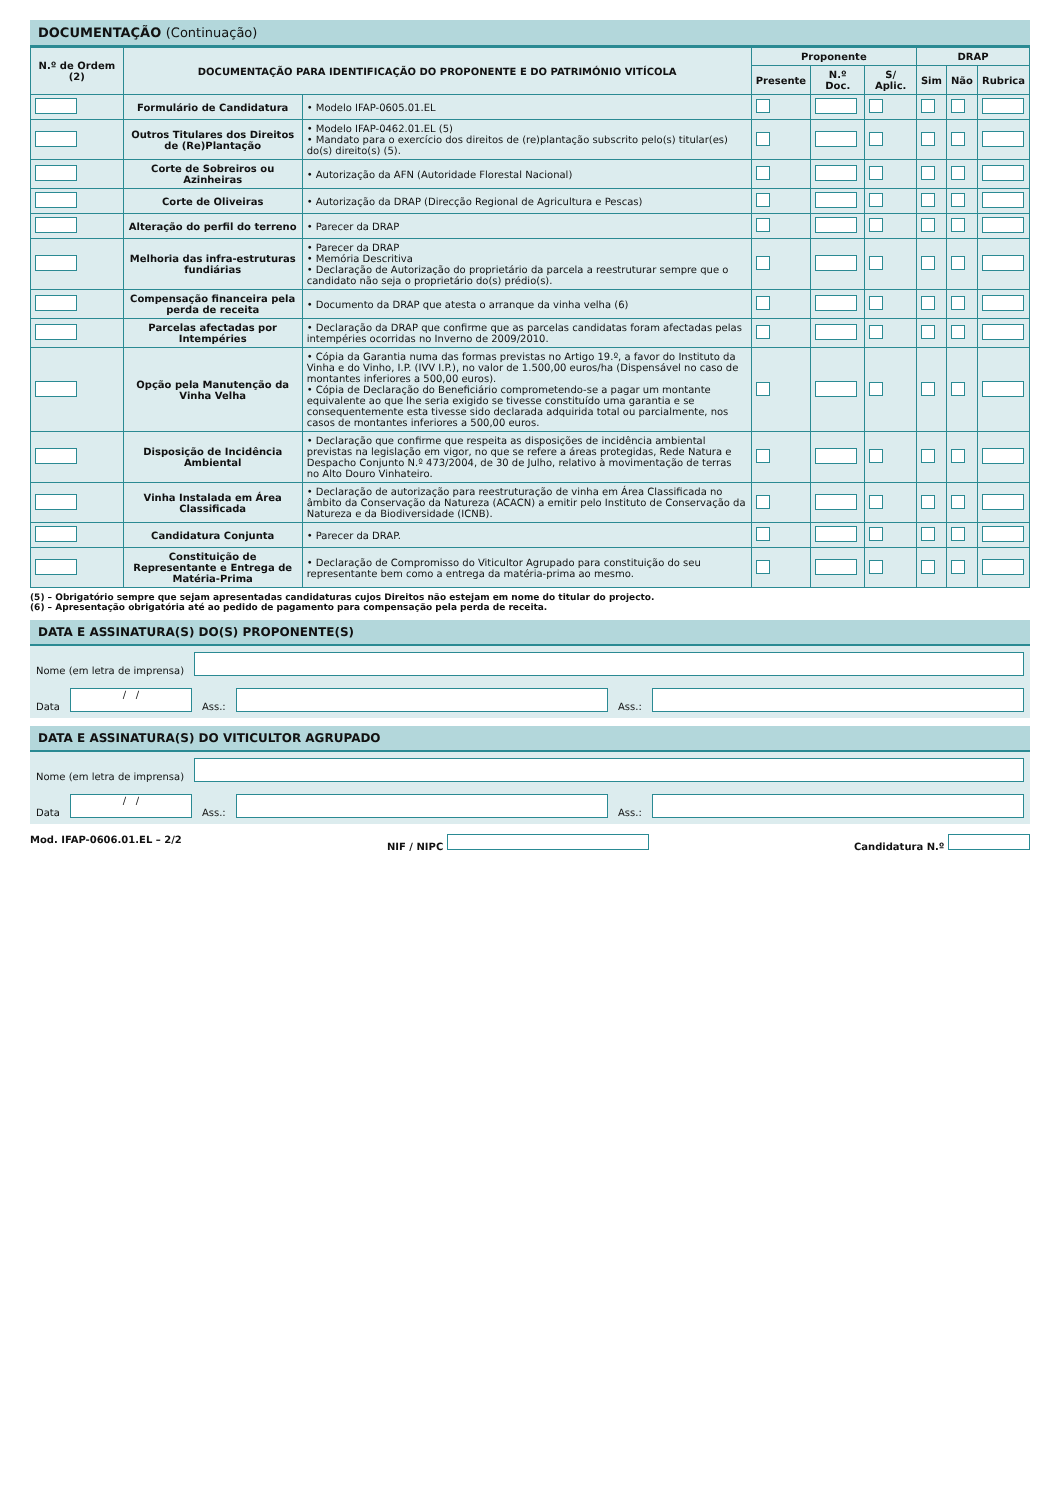DOCUMENTAÇÃO (Continuação)
| N.º de Ordem (2) | DOCUMENTAÇÃO PARA IDENTIFICAÇÃO DO PROPONENTE E DO PATRIMÓNIO VITÍCOLA | | Proponente | | | DRAP | | |
| --- | --- | --- | --- | --- | --- | --- | --- | --- |
| | | | Presente | N.º Doc. | S/ Aplic. | Sim | Não | Rubrica |
| | Formulário de Candidatura | • Modelo IFAP-0605.01.EL | | | | | | |
| | Outros Titulares dos Direitos de (Re)Plantação | • Modelo IFAP-0462.01.EL (5) • Mandato para o exercício dos direitos de (re)plantação subscrito pelo(s) titular(es) do(s) direito(s) (5). | | | | | | |
| | Corte de Sobreiros ou Azinheiras | • Autorização da AFN (Autoridade Florestal Nacional) | | | | | | |
| | Corte de Oliveiras | • Autorização da DRAP (Direcção Regional de Agricultura e Pescas) | | | | | | |
| | Alteração do perfil do terreno | • Parecer da DRAP | | | | | | |
| | Melhoria das infra-estruturas fundiárias | • Parecer da DRAP • Memória Descritiva • Declaração de Autorização do proprietário da parcela a reestruturar sempre que o candidato não seja o proprietário do(s) prédio(s). | | | | | | |
| | Compensação financeira pela perda de receita | • Documento da DRAP que atesta o arranque da vinha velha (6) | | | | | | |
| | Parcelas afectadas por Intempéries | • Declaração da DRAP que confirme que as parcelas candidatas foram afectadas pelas intempéries ocorridas no Inverno de 2009/2010. | | | | | | |
| | Opção pela Manutenção da Vinha Velha | • Cópia da Garantia numa das formas previstas no Artigo 19.º, a favor do Instituto da Vinha e do Vinho, I.P. (IVV I.P.), no valor de 1.500,00 euros/ha (Dispensável no caso de montantes inferiores a 500,00 euros). • Cópia de Declaração do Beneficiário comprometendo-se a pagar um montante equivalente ao que lhe seria exigido se tivesse constituído uma garantia e se consequentemente esta tivesse sido declarada adquirida total ou parcialmente, nos casos de montantes inferiores a 500,00 euros. | | | | | | |
| | Disposição de Incidência Ambiental | • Declaração que confirme que respeita as disposições de incidência ambiental previstas na legislação em vigor, no que se refere a áreas protegidas, Rede Natura e Despacho Conjunto N.º 473/2004, de 30 de Julho, relativo à movimentação de terras no Alto Douro Vinhateiro. | | | | | | |
| | Vinha Instalada em Área Classificada | • Declaração de autorização para reestruturação de vinha em Área Classificada no âmbito da Conservação da Natureza (ACACN) a emitir pelo Instituto de Conservação da Natureza e da Biodiversidade (ICNB). | | | | | | |
| | Candidatura Conjunta | • Parecer da DRAP. | | | | | | |
| | Constituição de Representante e Entrega de Matéria-Prima | • Declaração de Compromisso do Viticultor Agrupado para constituição do seu representante bem como a entrega da matéria-prima ao mesmo. | | | | | | |
(5) – Obrigatório sempre que sejam apresentadas candidaturas cujos Direitos não estejam em nome do titular do projecto.
(6) – Apresentação obrigatória até ao pedido de pagamento para compensação pela perda de receita.
DATA E ASSINATURA(S) DO(S) PROPONENTE(S)
Nome (em letra de imprensa)
Data
/ /
Ass.:
Ass.:
DATA E ASSINATURA(S) DO VITICULTOR AGRUPADO
Nome (em letra de imprensa)
Data
/ /
Ass.:
Ass.:
Mod. IFAP-0606.01.EL – 2/2 NIF / NIPC Candidatura N.º